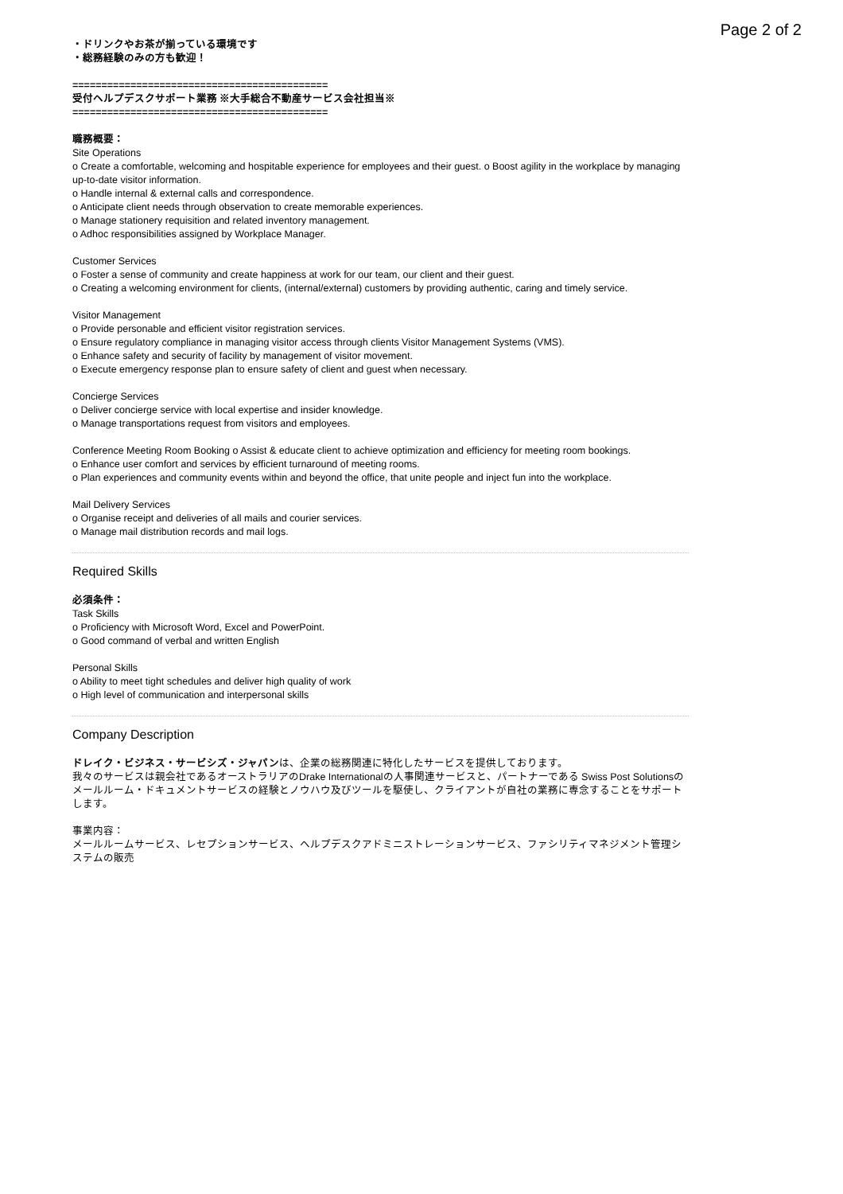Page 2 of 2
・ドリンクやお茶が揃っている環境です
・総務経験のみの方も歓迎！
============================================
受付ヘルプデスクサポート業務 ※大手総合不動産サービス会社担当※
============================================
職務概要：
Site Operations
o Create a comfortable, welcoming and hospitable experience for employees and their guest. o Boost agility in the workplace by managing up-to-date visitor information.
o Handle internal & external calls and correspondence.
o Anticipate client needs through observation to create memorable experiences.
o Manage stationery requisition and related inventory management.
o Adhoc responsibilities assigned by Workplace Manager.
Customer Services
o Foster a sense of community and create happiness at work for our team, our client and their guest.
o Creating a welcoming environment for clients, (internal/external) customers by providing authentic, caring and timely service.
Visitor Management
o Provide personable and efficient visitor registration services.
o Ensure regulatory compliance in managing visitor access through clients Visitor Management Systems (VMS).
o Enhance safety and security of facility by management of visitor movement.
o Execute emergency response plan to ensure safety of client and guest when necessary.
Concierge Services
o Deliver concierge service with local expertise and insider knowledge.
o Manage transportations request from visitors and employees.
Conference Meeting Room Booking o Assist & educate client to achieve optimization and efficiency for meeting room bookings.
o Enhance user comfort and services by efficient turnaround of meeting rooms.
o Plan experiences and community events within and beyond the office, that unite people and inject fun into the workplace.
Mail Delivery Services
o Organise receipt and deliveries of all mails and courier services.
o Manage mail distribution records and mail logs.
Required Skills
必須条件：
Task Skills
o Proficiency with Microsoft Word, Excel and PowerPoint.
o Good command of verbal and written English
Personal Skills
o Ability to meet tight schedules and deliver high quality of work
o High level of communication and interpersonal skills
Company Description
ドレイク・ビジネス・サービシズ・ジャパンは、企業の総務関連に特化したサービスを提供しております。
我々のサービスは親会社であるオーストラリアのDrake Internationalの人事関連サービスと、パートナーである Swiss Post Solutionsのメールルーム・ドキュメントサービスの経験とノウハウ及びツールを駆使し、クライアントが自社の業務に専念することをサポートします。
事業内容：
メールルームサービス、レセプションサービス、ヘルプデスクアドミニストレーションサービス、ファシリティマネジメント管理システムの販売